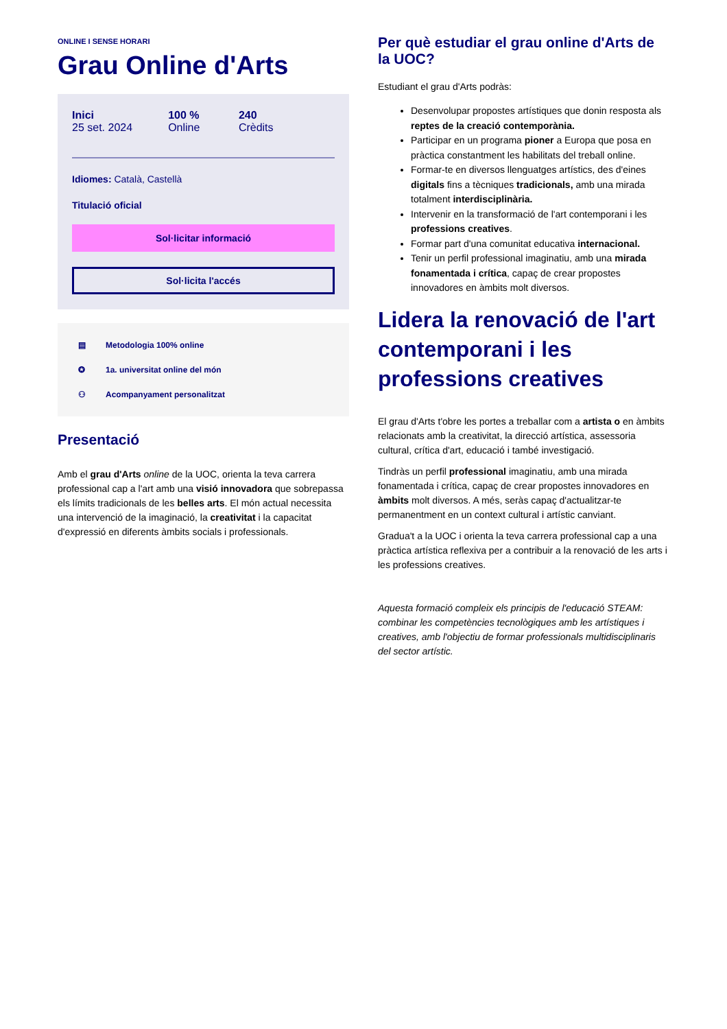ONLINE I SENSE HORARI
Grau Online d'Arts
Inici
25 set. 2024
100 %
Online
240
Crèdits
Idiomes: Català, Castellà
Titulació oficial
Sol·licitar informació
Sol·licita l'accés
▤ Metodologia 100% online
✪ 1a. universitat online del món
⚇ Acompanyament personalitzat
Presentació
Amb el grau d'Arts online de la UOC, orienta la teva carrera professional cap a l'art amb una visió innovadora que sobrepassa els límits tradicionals de les belles arts. El món actual necessita una intervenció de la imaginació, la creativitat i la capacitat d'expressió en diferents àmbits socials i professionals.
Per què estudiar el grau online d'Arts de la UOC?
Estudiant el grau d'Arts podràs:
Desenvolupar propostes artístiques que donin resposta als reptes de la creació contemporània.
Participar en un programa pioner a Europa que posa en pràctica constantment les habilitats del treball online.
Formar-te en diversos llenguatges artístics, des d'eines digitals fins a tècniques tradicionals, amb una mirada totalment interdisciplinària.
Intervenir en la transformació de l'art contemporani i les professions creatives.
Formar part d'una comunitat educativa internacional.
Tenir un perfil professional imaginatiu, amb una mirada fonamentada i crítica, capaç de crear propostes innovadores en àmbits molt diversos.
Lidera la renovació de l'art contemporani i les professions creatives
El grau d'Arts t'obre les portes a treballar com a artista o en àmbits relacionats amb la creativitat, la direcció artística, assessoria cultural, crítica d'art, educació i també investigació.
Tindràs un perfil professional imaginatiu, amb una mirada fonamentada i crítica, capaç de crear propostes innovadores en àmbits molt diversos. A més, seràs capaç d'actualitzar-te permanentment en un context cultural i artístic canviant.
Gradua't a la UOC i orienta la teva carrera professional cap a una pràctica artística reflexiva per a contribuir a la renovació de les arts i les professions creatives.
Aquesta formació compleix els principis de l'educació STEAM: combinar les competències tecnològiques amb les artístiques i creatives, amb l'objectiu de formar professionals multidisciplinaris del sector artístic.